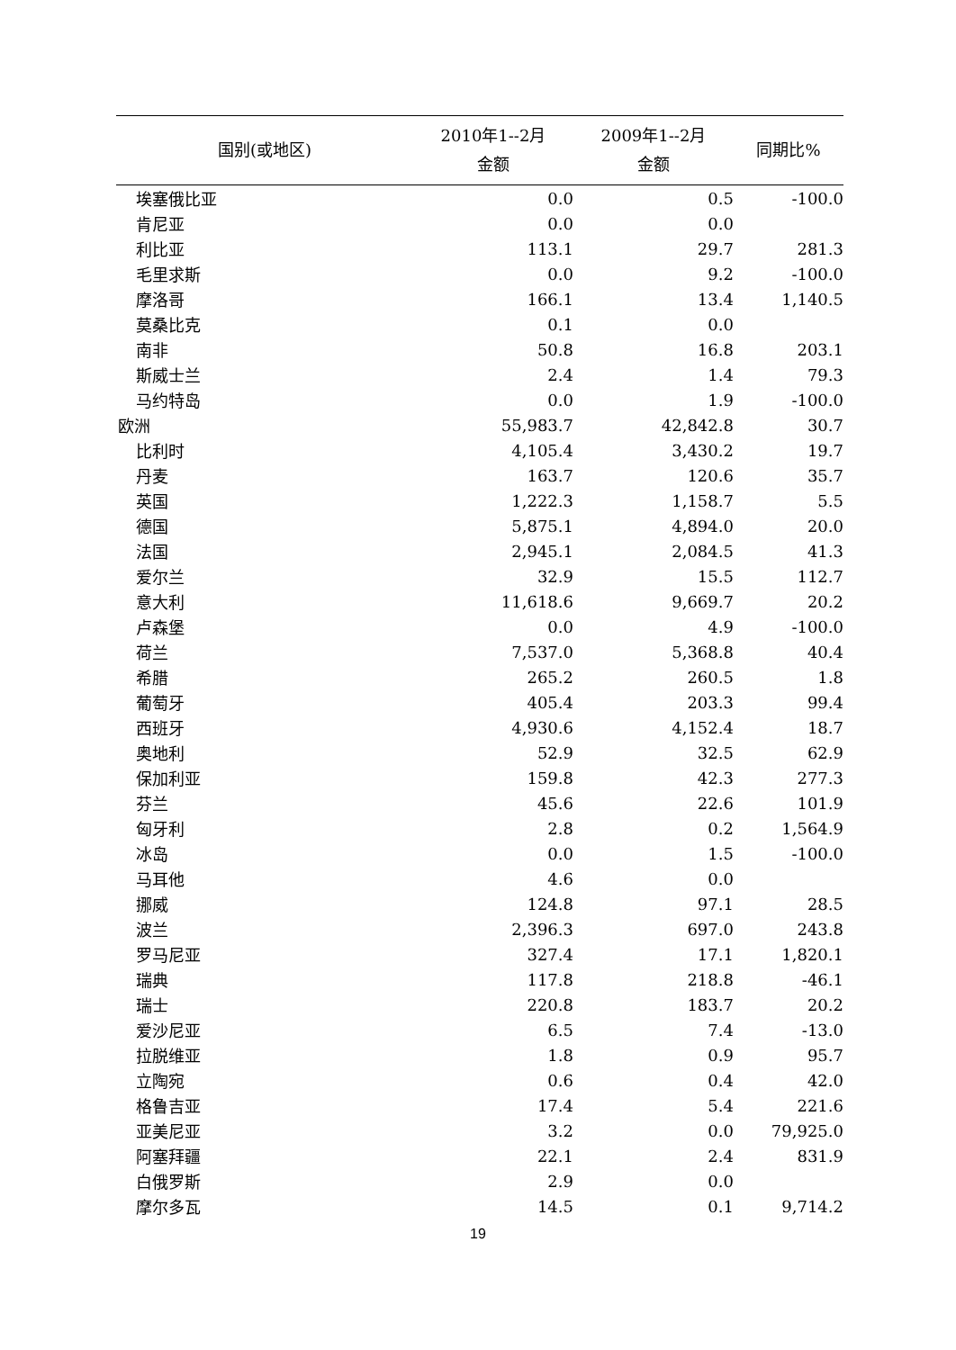| 国别(或地区) | 2010年1--2月 金额 | 2009年1--2月 金额 | 同期比% |
| --- | --- | --- | --- |
| 埃塞俄比亚 | 0.0 | 0.5 | -100.0 |
| 肯尼亚 | 0.0 | 0.0 | |
| 利比亚 | 113.1 | 29.7 | 281.3 |
| 毛里求斯 | 0.0 | 9.2 | -100.0 |
| 摩洛哥 | 166.1 | 13.4 | 1,140.5 |
| 莫桑比克 | 0.1 | 0.0 | |
| 南非 | 50.8 | 16.8 | 203.1 |
| 斯威士兰 | 2.4 | 1.4 | 79.3 |
| 马约特岛 | 0.0 | 1.9 | -100.0 |
| 欧洲 | 55,983.7 | 42,842.8 | 30.7 |
| 比利时 | 4,105.4 | 3,430.2 | 19.7 |
| 丹麦 | 163.7 | 120.6 | 35.7 |
| 英国 | 1,222.3 | 1,158.7 | 5.5 |
| 德国 | 5,875.1 | 4,894.0 | 20.0 |
| 法国 | 2,945.1 | 2,084.5 | 41.3 |
| 爱尔兰 | 32.9 | 15.5 | 112.7 |
| 意大利 | 11,618.6 | 9,669.7 | 20.2 |
| 卢森堡 | 0.0 | 4.9 | -100.0 |
| 荷兰 | 7,537.0 | 5,368.8 | 40.4 |
| 希腊 | 265.2 | 260.5 | 1.8 |
| 葡萄牙 | 405.4 | 203.3 | 99.4 |
| 西班牙 | 4,930.6 | 4,152.4 | 18.7 |
| 奥地利 | 52.9 | 32.5 | 62.9 |
| 保加利亚 | 159.8 | 42.3 | 277.3 |
| 芬兰 | 45.6 | 22.6 | 101.9 |
| 匈牙利 | 2.8 | 0.2 | 1,564.9 |
| 冰岛 | 0.0 | 1.5 | -100.0 |
| 马耳他 | 4.6 | 0.0 | |
| 挪威 | 124.8 | 97.1 | 28.5 |
| 波兰 | 2,396.3 | 697.0 | 243.8 |
| 罗马尼亚 | 327.4 | 17.1 | 1,820.1 |
| 瑞典 | 117.8 | 218.8 | -46.1 |
| 瑞士 | 220.8 | 183.7 | 20.2 |
| 爱沙尼亚 | 6.5 | 7.4 | -13.0 |
| 拉脱维亚 | 1.8 | 0.9 | 95.7 |
| 立陶宛 | 0.6 | 0.4 | 42.0 |
| 格鲁吉亚 | 17.4 | 5.4 | 221.6 |
| 亚美尼亚 | 3.2 | 0.0 | 79,925.0 |
| 阿塞拜疆 | 22.1 | 2.4 | 831.9 |
| 白俄罗斯 | 2.9 | 0.0 | |
| 摩尔多瓦 | 14.5 | 0.1 | 9,714.2 |
19